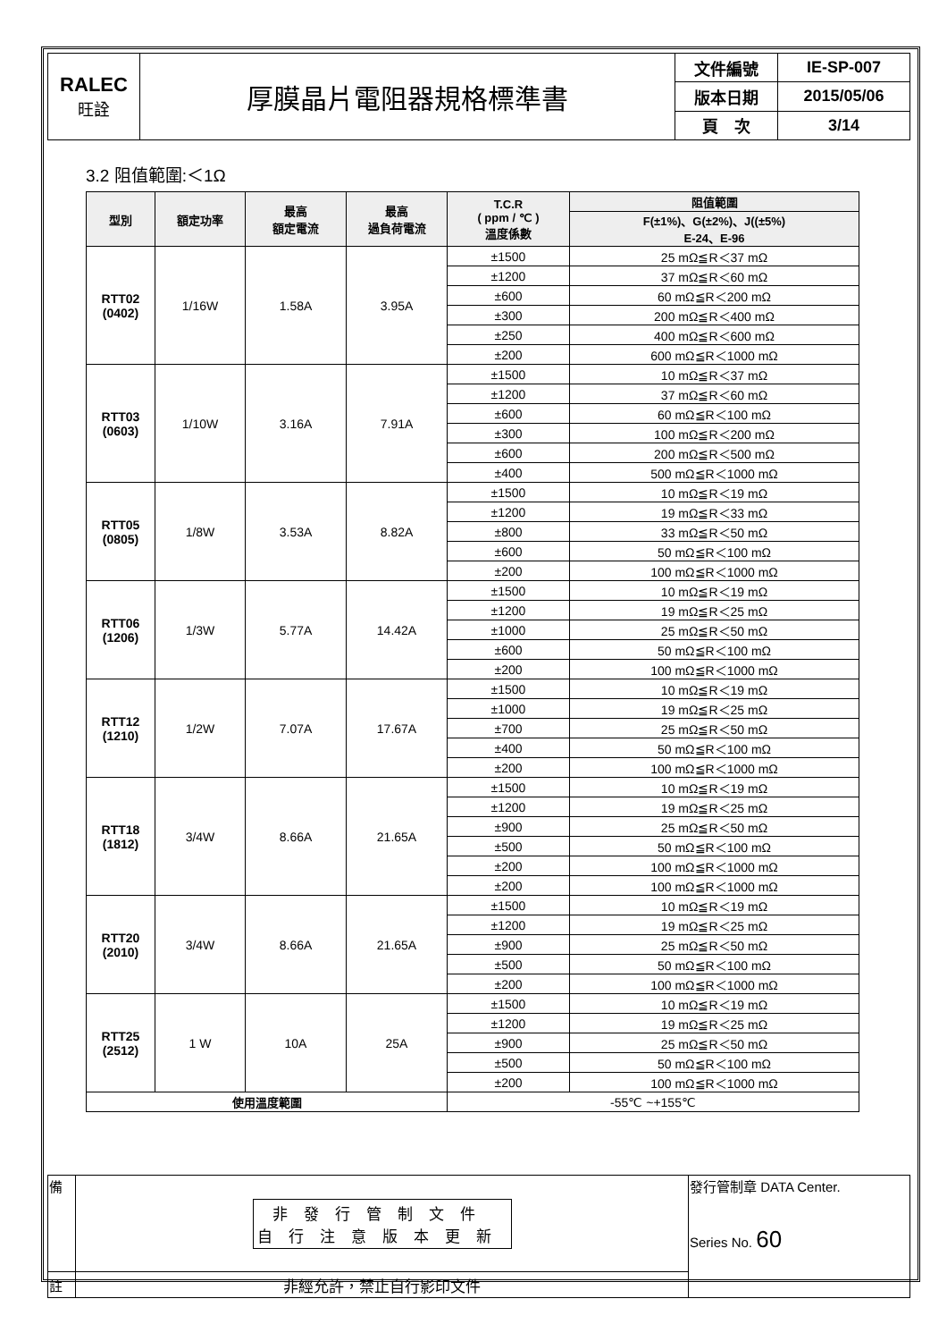| RALEC 旺詮 | 厚膜晶片電阻器規格標準書 | 文件編號 | IE-SP-007 |
| | | 版本日期 | 2015/05/06 |
| | | 頁 次 | 3/14 |
3.2 阻值範圍:＜1Ω
| 型別 | 額定功率 | 最高 額定電流 | 最高 過負荷電流 | T.C.R ( ppm / ℃ ) 溫度係數 | 阻值範圍 |
| --- | --- | --- | --- | --- | --- |
| | | | | | F(±1%)、G(±2%)、J((±5%) E-24、E-96 |
| RTT02 (0402) | 1/16W | 1.58A | 3.95A | ±1500 | 25 mΩ≦R＜37 mΩ |
| | | | | ±1200 | 37 mΩ≦R＜60 mΩ |
| | | | | ±600 | 60 mΩ≦R＜200 mΩ |
| | | | | ±300 | 200 mΩ≦R＜400 mΩ |
| | | | | ±250 | 400 mΩ≦R＜600 mΩ |
| | | | | ±200 | 600 mΩ≦R＜1000 mΩ |
| RTT03 (0603) | 1/10W | 3.16A | 7.91A | ±1500 | 10 mΩ≦R＜37 mΩ |
| | | | | ±1200 | 37 mΩ≦R＜60 mΩ |
| | | | | ±600 | 60 mΩ≦R＜100 mΩ |
| | | | | ±300 | 100 mΩ≦R＜200 mΩ |
| | | | | ±600 | 200 mΩ≦R＜500 mΩ |
| | | | | ±400 | 500 mΩ≦R＜1000 mΩ |
| RTT05 (0805) | 1/8W | 3.53A | 8.82A | ±1500 | 10 mΩ≦R＜19 mΩ |
| | | | | ±1200 | 19 mΩ≦R＜33 mΩ |
| | | | | ±800 | 33 mΩ≦R＜50 mΩ |
| | | | | ±600 | 50 mΩ≦R＜100 mΩ |
| | | | | ±200 | 100 mΩ≦R＜1000 mΩ |
| RTT06 (1206) | 1/3W | 5.77A | 14.42A | ±1500 | 10 mΩ≦R＜19 mΩ |
| | | | | ±1200 | 19 mΩ≦R＜25 mΩ |
| | | | | ±1000 | 25 mΩ≦R＜50 mΩ |
| | | | | ±600 | 50 mΩ≦R＜100 mΩ |
| | | | | ±200 | 100 mΩ≦R＜1000 mΩ |
| RTT12 (1210) | 1/2W | 7.07A | 17.67A | ±1500 | 10 mΩ≦R＜19 mΩ |
| | | | | ±1000 | 19 mΩ≦R＜25 mΩ |
| | | | | ±700 | 25 mΩ≦R＜50 mΩ |
| | | | | ±400 | 50 mΩ≦R＜100 mΩ |
| | | | | ±200 | 100 mΩ≦R＜1000 mΩ |
| RTT18 (1812) | 3/4W | 8.66A | 21.65A | ±1500 | 10 mΩ≦R＜19 mΩ |
| | | | | ±1200 | 19 mΩ≦R＜25 mΩ |
| | | | | ±900 | 25 mΩ≦R＜50 mΩ |
| | | | | ±500 | 50 mΩ≦R＜100 mΩ |
| | | | | ±200 | 100 mΩ≦R＜1000 mΩ |
| | | | | ±200 | 100 mΩ≦R＜1000 mΩ |
| RTT20 (2010) | 3/4W | 8.66A | 21.65A | ±1500 | 10 mΩ≦R＜19 mΩ |
| | | | | ±1200 | 19 mΩ≦R＜25 mΩ |
| | | | | ±900 | 25 mΩ≦R＜50 mΩ |
| | | | | ±500 | 50 mΩ≦R＜100 mΩ |
| | | | | ±200 | 100 mΩ≦R＜1000 mΩ |
| RTT25 (2512) | 1 W | 10A | 25A | ±1500 | 10 mΩ≦R＜19 mΩ |
| | | | | ±1200 | 19 mΩ≦R＜25 mΩ |
| | | | | ±900 | 25 mΩ≦R＜50 mΩ |
| | | | | ±500 | 50 mΩ≦R＜100 mΩ |
| | | | | ±200 | 100 mΩ≦R＜1000 mΩ |
| 使用溫度範圍 | | | | -55℃ ~+155℃ | |
| 備 | 非發行管制文件 自行注意版本更新 | 發行管制章 DATA Center. Series No. 60 |
| 註 | 非經允許，禁止自行影印文件 | |